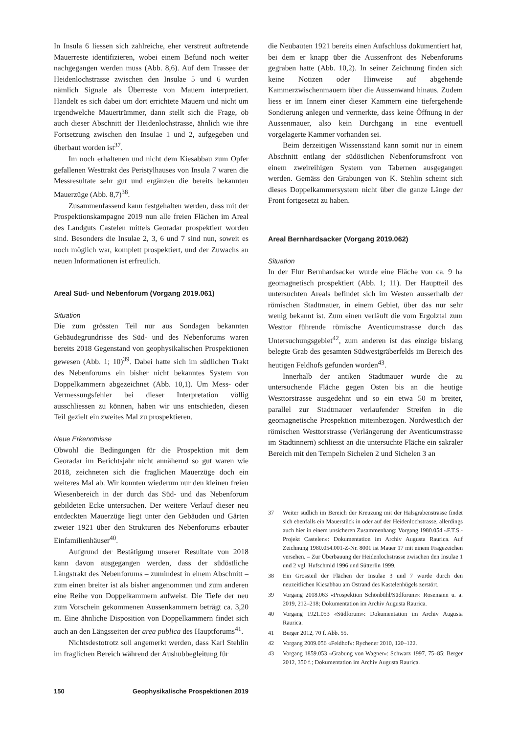In Insula 6 liessen sich zahlreiche, eher verstreut auftretende Mauerreste identifizieren, wobei einem Befund noch weiter nachgegangen werden muss (Abb. 8,6). Auf dem Trassee der Heidenlochstrasse zwischen den Insulae 5 und 6 wurden nämlich Signale als Überreste von Mauern interpretiert. Handelt es sich dabei um dort errichtete Mauern und nicht um irgendwelche Mauertrümmer, dann stellt sich die Frage, ob auch dieser Abschnitt der Heidenlochstrasse, ähnlich wie ihre Fortsetzung zwischen den Insulae 1 und 2, aufgegeben und überbaut worden ist<sup>37</sup>.
Im noch erhaltenen und nicht dem Kiesabbau zum Opfer gefallenen Westtrakt des Peristylhauses von Insula 7 waren die Messresultate sehr gut und ergänzen die bereits bekannten Mauerzüge (Abb. 8,7)<sup>38</sup>.
Zusammenfassend kann festgehalten werden, dass mit der Prospektionskampagne 2019 nun alle freien Flächen im Areal des Landguts Castelen mittels Georadar prospektiert worden sind. Besonders die Insulae 2, 3, 6 und 7 sind nun, soweit es noch möglich war, komplett prospektiert, und der Zuwachs an neuen Informationen ist erfreulich.
Areal Süd- und Nebenforum (Vorgang 2019.061)
Situation
Die zum grössten Teil nur aus Sondagen bekannten Gebäudegrundrisse des Süd- und des Nebenforums waren bereits 2018 Gegenstand von geophysikalischen Prospektionen gewesen (Abb. 1; 10)<sup>39</sup>. Dabei hatte sich im südlichen Trakt des Nebenforums ein bisher nicht bekanntes System von Doppelkammern abgezeichnet (Abb. 10,1). Um Mess- oder Vermessungsfehler bei dieser Interpretation völlig ausschliessen zu können, haben wir uns entschieden, diesen Teil gezielt ein zweites Mal zu prospektieren.
Neue Erkenntnisse
Obwohl die Bedingungen für die Prospektion mit dem Georadar im Berichtsjahr nicht annähernd so gut waren wie 2018, zeichneten sich die fraglichen Mauerzüge doch ein weiteres Mal ab. Wir konnten wiederum nur den kleinen freien Wiesenbereich in der durch das Süd- und das Nebenforum gebildeten Ecke untersuchen. Der weitere Verlauf dieser neu entdeckten Mauerzüge liegt unter den Gebäuden und Gärten zweier 1921 über den Strukturen des Nebenforums erbauter Einfamilienhäuser<sup>40</sup>.
Aufgrund der Bestätigung unserer Resultate von 2018 kann davon ausgegangen werden, dass der südöstliche Längstrakt des Nebenforums – zumindest in einem Abschnitt – zum einen breiter ist als bisher angenommen und zum anderen eine Reihe von Doppelkammern aufweist. Die Tiefe der neu zum Vorschein gekommenen Aussenkammern beträgt ca. 3,20 m. Eine ähnliche Disposition von Doppelkammern findet sich auch an den Längsseiten der area publica des Hauptforums<sup>41</sup>.
Nichtsdestotrotz soll angemerkt werden, dass Karl Stehlin im fraglichen Bereich während der Aushubbegleitung für
die Neubauten 1921 bereits einen Aufschluss dokumentiert hat, bei dem er knapp über die Aussenfront des Nebenforums gegraben hatte (Abb. 10,2). In seiner Zeichnung finden sich keine Notizen oder Hinweise auf abgehende Kammerzwischenmauern über die Aussenwand hinaus. Zudem liess er im Innern einer dieser Kammern eine tiefergehende Sondierung anlegen und vermerkte, dass keine Öffnung in der Aussenmauer, also kein Durchgang in eine eventuell vorgelagerte Kammer vorhanden sei.
Beim derzeitigen Wissensstand kann somit nur in einem Abschnitt entlang der südöstlichen Nebenforumsfront von einem zweireihigen System von Tabernen ausgegangen werden. Gemäss den Grabungen von K. Stehlin scheint sich dieses Doppelkammersystem nicht über die ganze Länge der Front fortgesetzt zu haben.
Areal Bernhardsacker (Vorgang 2019.062)
Situation
In der Flur Bernhardsacker wurde eine Fläche von ca. 9 ha geomagnetisch prospektiert (Abb. 1; 11). Der Hauptteil des untersuchten Areals befindet sich im Westen ausserhalb der römischen Stadtmauer, in einem Gebiet, über das nur sehr wenig bekannt ist. Zum einen verläuft die vom Ergolztal zum Westtor führende römische Aventicumstrasse durch das Untersuchungsgebiet<sup>42</sup>, zum anderen ist das einzige bislang belegte Grab des gesamten Südwestgräberfelds im Bereich des heutigen Feldhofs gefunden worden<sup>43</sup>.
Innerhalb der antiken Stadtmauer wurde die zu untersuchende Fläche gegen Osten bis an die heutige Westtorstrasse ausgedehnt und so ein etwa 50 m breiter, parallel zur Stadtmauer verlaufender Streifen in die geomagnetische Prospektion miteinbezogen. Nordwestlich der römischen Westtorstrasse (Verlängerung der Aventicumstrasse im Stadtinnern) schliesst an die untersuchte Fläche ein sakraler Bereich mit den Tempeln Sichelen 2 und Sichelen 3 an
37 Weiter südlich im Bereich der Kreuzung mit der Halsgrabenstrasse findet sich ebenfalls ein Mauerstück in oder auf der Heidenlochstrasse, allerdings auch hier in einem unsicheren Zusammenhang: Vorgang 1980.054 «F.T.S.-Projekt Castelen»: Dokumentation im Archiv Augusta Raurica. Auf Zeichnung 1980.054.001-Z-Nr. 8001 ist Mauer 17 mit einem Fragezeichen versehen. – Zur Überbauung der Heidenlochstrasse zwischen den Insulae 1 und 2 vgl. Hufschmid 1996 und Sütterlin 1999.
38 Ein Grossteil der Flächen der Insulae 3 und 7 wurde durch den neuzeitlichen Kiesabbau am Ostrand des Kastelenhügels zerstört.
39 Vorgang 2018.063 «Prospektion Schönbühl/Südforum»: Rosemann u. a. 2019, 212–218; Dokumentation im Archiv Augusta Raurica.
40 Vorgang 1921.053 «Südforum»: Dokumentation im Archiv Augusta Raurica.
41 Berger 2012, 70 f. Abb. 55.
42 Vorgang 2009.056 «Feldhof»: Rychener 2010, 120–122.
43 Vorgang 1859.053 «Grabung von Wagner»: Schwarz 1997, 75–85; Berger 2012, 350 f.; Dokumentation im Archiv Augusta Raurica.
150 Geophysikalische Prospektionen 2019